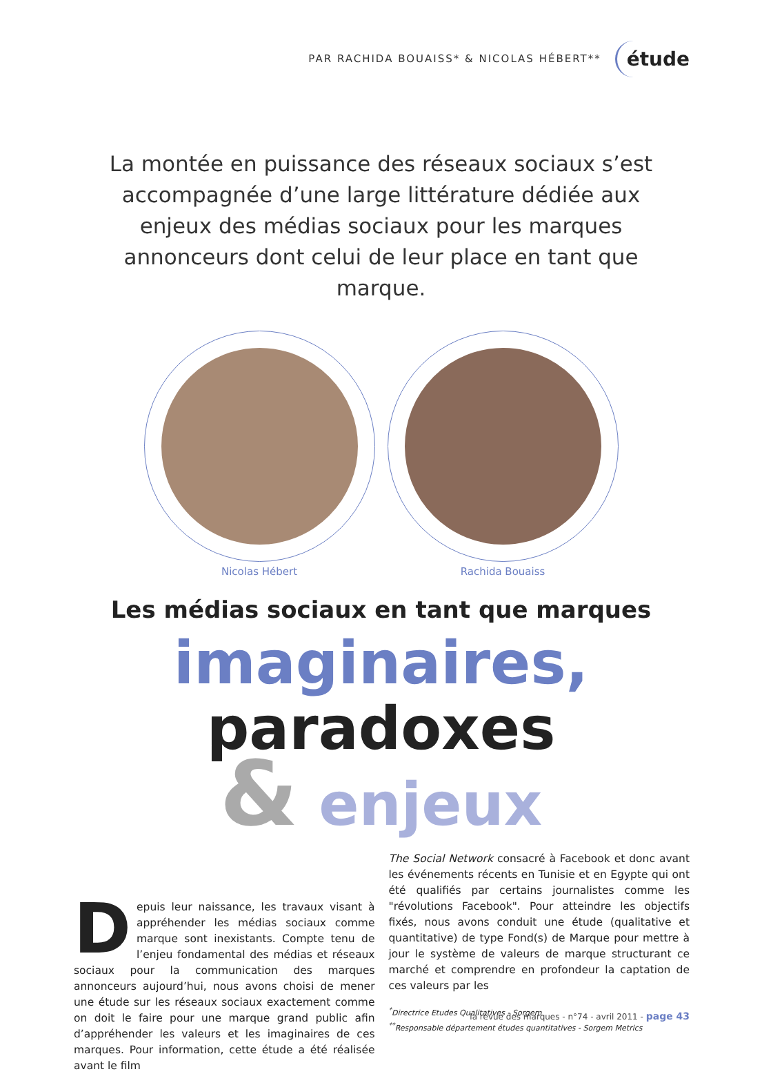PAR RACHIDA BOUAISS* & NICOLAS HÉBERT** étude
La montée en puissance des réseaux sociaux s’est accompagnée d’une large littérature dédiée aux enjeux des médias sociaux pour les marques annonceurs dont celui de leur place en tant que marque.
Nicolas Hébert Rachida Bouaiss
Les médias sociaux en tant que marques
imaginaires, paradoxes
& enjeux
Depuis leur naissance, les travaux visant à appréhender les médias sociaux comme marque sont inexistants. Compte tenu de l’enjeu fondamental des médias et réseaux sociaux pour la communication des marques annonceurs aujourd’hui, nous avons choisi de mener une étude sur les réseaux sociaux exactement comme on doit le faire pour une marque grand public afin d’appréhender les valeurs et les imaginaires de ces marques. Pour information, cette étude a été réalisée avant le film
The Social Network consacré à Facebook et donc avant les événements récents en Tunisie et en Egypte qui ont été qualifiés par certains journalistes comme les "révolutions Facebook". Pour atteindre les objectifs fixés, nous avons conduit une étude (qualitative et quantitative) de type Fond(s) de Marque pour mettre à jour le système de valeurs de marque structurant ce marché et comprendre en profondeur la captation de ces valeurs par les
<sup>*</sup> Directrice Etudes Qualitatives - Sorgem
<sup>**</sup> Responsable département études quantitatives - Sorgem Metrics
la revue des marques - n°74 - avril 2011 - page 43